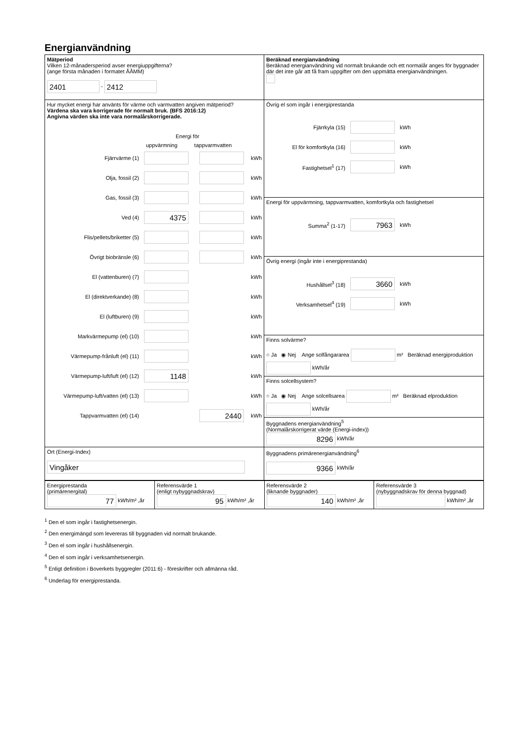Energianvändning
| Mätperiod Vilken 12-månadersperiod avser energiuppgifterna? (ange första månaden i formatet ÅÅMM) 2401 - 2412 | Beräknad energianvändning Beräknad energianvändning vid normalt brukande och ett normalår anges för byggnader där det inte går att få fram uppgifter om den uppmätta energianvändningen. |
| Hur mycket energi har använts för värme och varmvatten angiven mätperiod? Värdena ska vara korrigerade för normalt bruk. (BFS 2016:12) Angivna värden ska inte vara normalårskorrigerade. Energi för uppvärmning tappvarmvatten Fjärrvärme (1) kWh Olja, fossil (2) kWh Gas, fossil (3) kWh Ved (4) 4375 kWh Flis/pellets/briketter (5) kWh Övrigt biobränsle (6) kWh El (vattenburen) (7) kWh El (direktverkande) (8) kWh El (luftburen) (9) kWh Markvärmepump (el) (10) kWh Värmepump-frånluft (el) (11) kWh Värmepump-luft/luft (el) (12) 1148 kWh Värmepump-luft/vatten (el) (13) kWh Tappvarmvatten (el) (14) 2440 kWh | Övrig el som ingår i energiprestanda Fjärrkyla (15) kWh El för komfortkyla (16) kWh Fastighetsel<sup>1</sup> (17) kWh |
| | Energi för uppvärmning, tappvarmvatten, komfortkyla och fastighetsel Summa<sup>2</sup> (1-17) 7963 kWh |
| | Övrig energi (ingår inte i energiprestanda) Hushållsel<sup>3</sup> (18) 3660 kWh Verksamhetsel<sup>4</sup> (19) kWh |
| | Finns solvärme? ○ Ja ◉ Nej Ange solfångararea m² Beräknad energiproduktion kWh/år |
| | Finns solcellsystem? ○ Ja ◉ Nej Ange solcellsarea m² Beräknad elproduktion kWh/år |
| | Byggnadens energianvändning<sup>5</sup> (Normalårskorrigerat värde (Energi-index)) 8296 kWh/år |
| Ort (Energi-Index) Vingåker | Byggnadens primärenergianvändning<sup>6</sup> 9366 kWh/år |
| Energiprestanda (primärenergital) 77 kWh/m² ,år | Referensvärde 1 (enligt nybyggnadskrav) 95 kWh/m² ,år | Referensvärde 2 (liknande byggnader) 140 kWh/m² ,år | Referensvärde 3 (nybyggnadskrav för denna byggnad) kWh/m² ,år |
<sup>1</sup> Den el som ingår i fastighetsenergin.
<sup>2</sup> Den energimängd som levereras till byggnaden vid normalt brukande.
<sup>3</sup> Den el som ingår i hushållsenergin.
<sup>4</sup> Den el som ingår i verksamhetsenergin.
<sup>5</sup> Enligt definition i Boverkets byggregler (2011:6) - föreskrifter och allmänna råd.
<sup>6</sup> Underlag för energiprestanda.